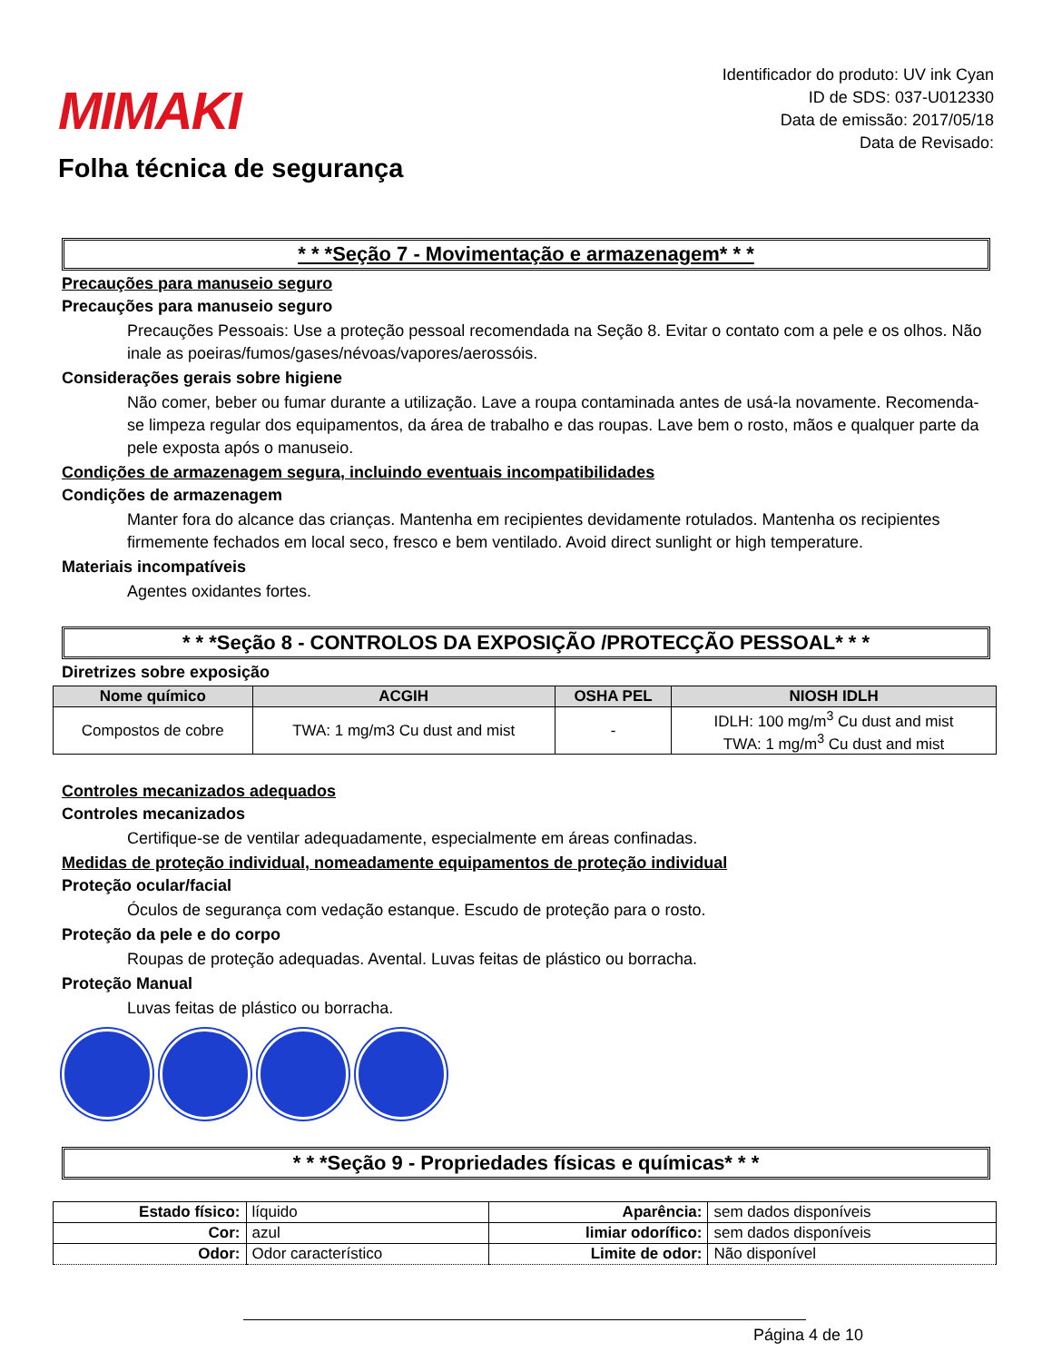MIMAKI
Folha técnica de segurança
Identificador do produto: UV ink Cyan
ID de SDS: 037-U012330
Data de emissão: 2017/05/18
Data de Revisado:
* * *Seção 7 - Movimentação e armazenagem* * *
Precauções para manuseio seguro
Precauções para manuseio seguro
Precauções Pessoais: Use a proteção pessoal recomendada na Seção 8. Evitar o contato com a pele e os olhos. Não inale as poeiras/fumos/gases/névoas/vapores/aerossóis.
Considerações gerais sobre higiene
Não comer, beber ou fumar durante a utilização. Lave a roupa contaminada antes de usá-la novamente. Recomenda-se limpeza regular dos equipamentos, da área de trabalho e das roupas. Lave bem o rosto, mãos e qualquer parte da pele exposta após o manuseio.
Condições de armazenagem segura, incluindo eventuais incompatibilidades
Condições de armazenagem
Manter fora do alcance das crianças. Mantenha em recipientes devidamente rotulados. Mantenha os recipientes firmemente fechados em local seco, fresco e bem ventilado. Avoid direct sunlight or high temperature.
Materiais incompatíveis
Agentes oxidantes fortes.
* * *Seção 8 - CONTROLOS DA EXPOSIÇÃO /PROTECÇÃO PESSOAL* * *
Diretrizes sobre exposição
| Nome químico | ACGIH | OSHA PEL | NIOSH IDLH |
| --- | --- | --- | --- |
| Compostos de cobre | TWA: 1 mg/m3 Cu dust and mist | - | IDLH: 100 mg/m<sup>3</sup> Cu dust and mist TWA: 1 mg/m<sup>3</sup> Cu dust and mist |
Controles mecanizados adequados
Controles mecanizados
Certifique-se de ventilar adequadamente, especialmente em áreas confinadas.
Medidas de proteção individual, nomeadamente equipamentos de proteção individual
Proteção ocular/facial
Óculos de segurança com vedação estanque. Escudo de proteção para o rosto.
Proteção da pele e do corpo
Roupas de proteção adequadas. Avental. Luvas feitas de plástico ou borracha.
Proteção Manual
Luvas feitas de plástico ou borracha.
* * *Seção 9 - Propriedades físicas e químicas* * *
| Estado físico: | líquido | Aparência: | sem dados disponíveis |
| Cor: | azul | limiar odorífico: | sem dados disponíveis |
| Odor: | Odor característico | Limite de odor: | Não disponível |
Página 4 de 10